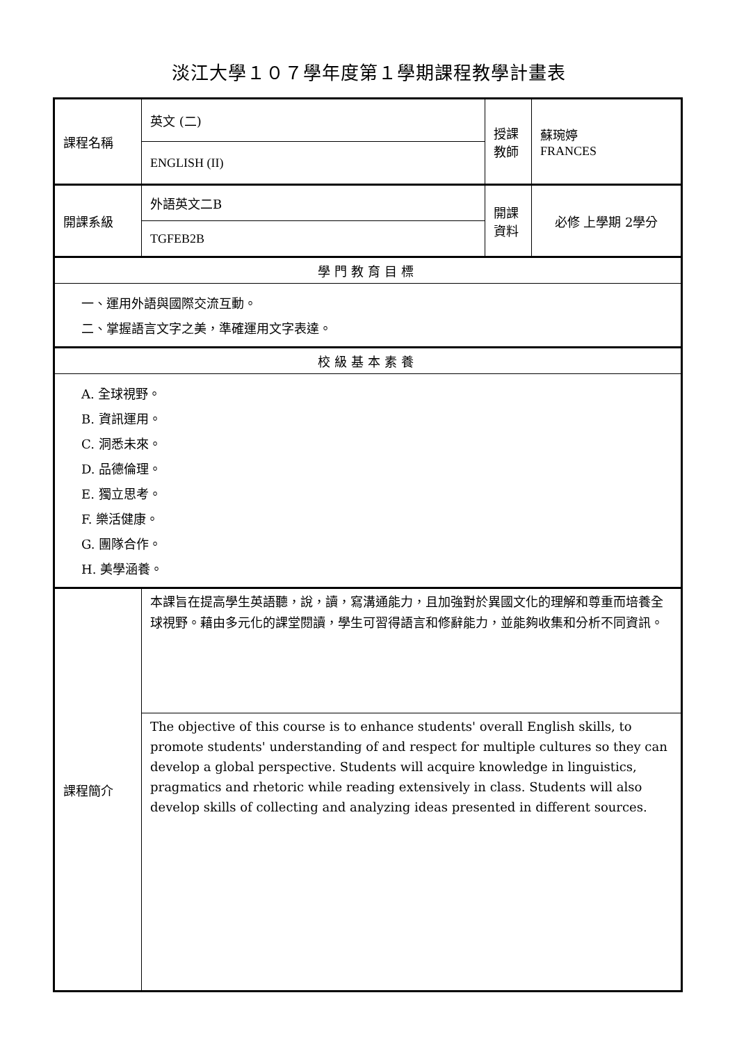淡江大學１０７學年度第１學期課程教學計畫表
| 課程名稱 | 英文 (二) | 授課 教師 | 蘇琬婷 FRANCES |
| | ENGLISH (II) | | |
| 開課系級 | 外語英文二B | 開課 資料 | 必修 上學期 2學分 |
| | TGFEB2B | | |
| 學門教育目標 | | | |
| 一、運用外語與國際交流互動。 二、掌握語言文字之美，準確運用文字表達。 | | | |
| 校級基本素養 | | | |
| A. 全球視野。 B. 資訊運用。 C. 洞悉未來。 D. 品德倫理。 E. 獨立思考。 F. 樂活健康。 G. 團隊合作。 H. 美學涵養。 | | | |
| 課程簡介 | 本課旨在提高學生英語聽，說，讀，寫溝通能力，且加強對於異國文化的理解和尊重而培養全球視野。藉由多元化的課堂閱讀，學生可習得語言和修辭能力，並能夠收集和分析不同資訊。 | | |
| | The objective of this course is to enhance students' overall English skills, to promote students' understanding of and respect for multiple cultures so they can develop a global perspective. Students will acquire knowledge in linguistics, pragmatics and rhetoric while reading extensively in class. Students will also develop skills of collecting and analyzing ideas presented in different sources. | | |